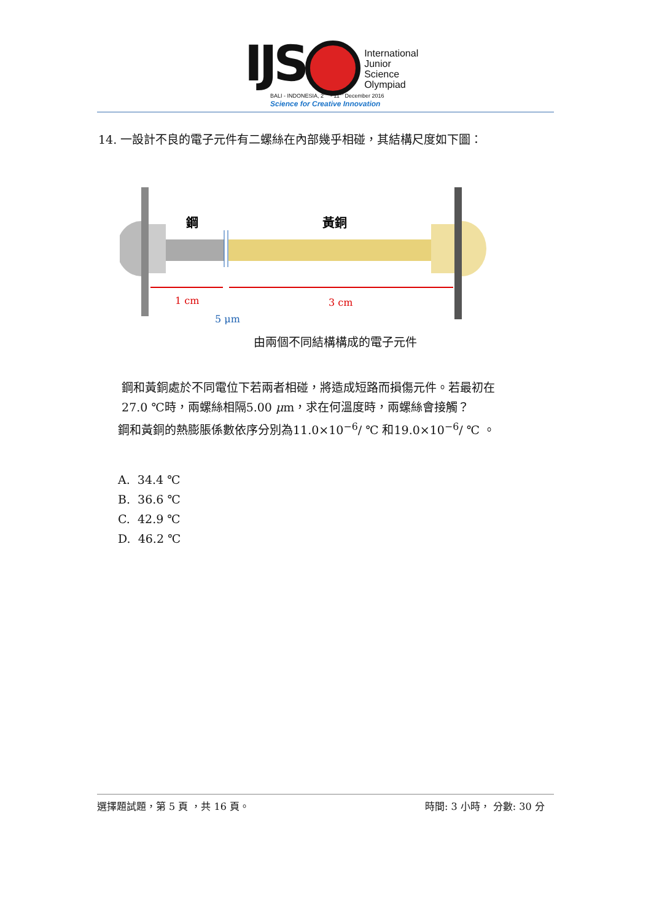IJS
International
Junior
Science
Olympiad
BALI - INDONESIA, 2<sup>nd</sup> - 11<sup>th</sup> December 2016
Science for Creative Innovation
14. 一設計不良的電子元件有二螺絲在內部幾乎相碰，其結構尺度如下圖：
鋼
黃銅
1 cm
3 cm
5 μm
由兩個不同結構構成的電子元件
鋼和黃銅處於不同電位下若兩者相碰，將造成短路而損傷元件。若最初在
27.0 ℃時，兩螺絲相隔5.00 μm，求在何溫度時，兩螺絲會接觸？
鋼和黃銅的熱膨脹係數依序分別為11.0×10<sup>−6</sup>/ ℃ 和19.0×10<sup>−6</sup>/ ℃ 。
A. 34.4 ℃
B. 36.6 ℃
C. 42.9 ℃
D. 46.2 ℃
選擇題試題，第 5 頁 ，共 16 頁。 時間: 3 小時， 分數: 30 分